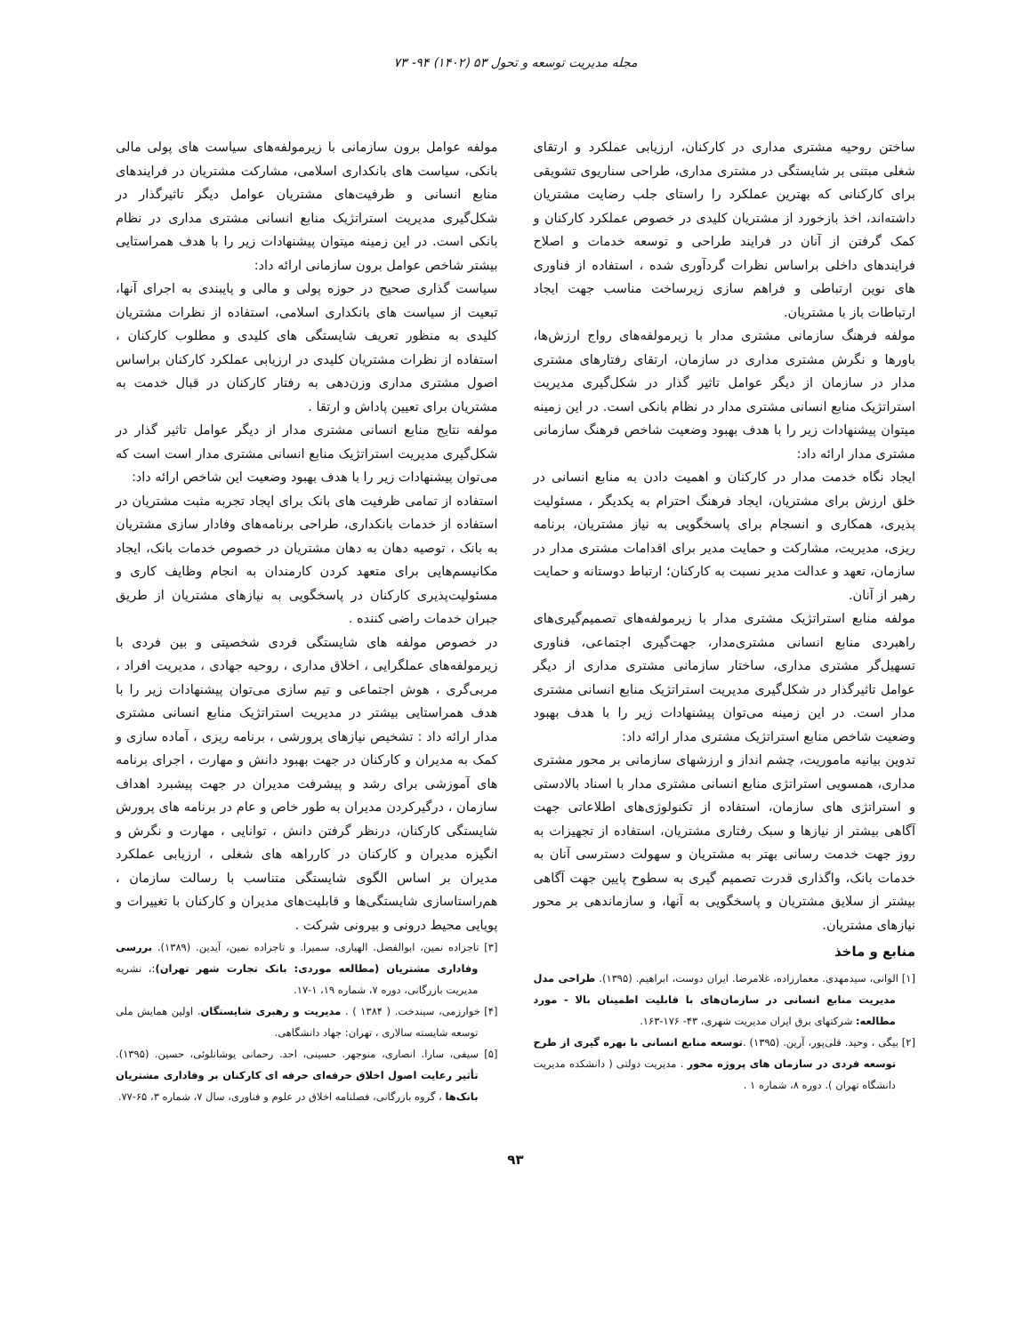مجله مدیریت توسعه و تحول ۵۳ (۱۴۰۲) ۹۴- ۷۳
ساختن روحیه مشتری مداری در کارکنان، ارزیابی عملکرد و ارتقای شغلی مبتنی بر شایستگی در مشتری مداری، طراحی سناریوی تشویقی برای کارکنانی که بهترین عملکرد را راستای جلب رضایت مشتریان داشته‌اند، اخذ بازخورد از مشتریان کلیدی در خصوص عملکرد کارکنان و کمک گرفتن از آنان در فرایند طراحی و توسعه خدمات و اصلاح فرایندهای داخلی براساس نظرات گردآوری شده ، استفاده از فناوری های نوین ارتباطی و فراهم سازی زیرساخت مناسب جهت ایجاد ارتباطات باز با مشتریان.
مولفه فرهنگ سازمانی مشتری مدار با زیرمولفه‌های رواج ارزش‌ها، باورها و نگرش مشتری مداری در سازمان، ارتقای رفتارهای مشتری مدار در سازمان از دیگر عوامل تاثیر گذار در شکل‌گیری مدیریت استراتژیک منابع انسانی مشتری مدار در نظام بانکی است. در این زمینه میتوان پیشنهادات زیر را با هدف بهبود وضعیت شاخص فرهنگ سازمانی مشتری مدار ارائه داد:
ایجاد نگاه خدمت مدار در کارکنان و اهمیت دادن به منابع انسانی در خلق ارزش برای مشتریان، ایجاد فرهنگ احترام به یکدیگر ، مسئولیت پذیری، همکاری و انسجام برای پاسخگویی به نیاز مشتریان، برنامه ریزی، مدیریت، مشارکت و حمایت مدیر برای اقدامات مشتری مدار در سازمان، تعهد و عدالت مدیر نسبت به کارکنان؛ ارتباط دوستانه و حمایت رهبر از آنان.
مولفه منابع استراتژیک مشتری مدار با زیرمولفه‌های تصمیم‌گیری‌های راهبردی منابع انسانی مشتری‌مدار، جهت‌گیری اجتماعی، فناوری تسهیل‌گر مشتری مداری، ساختار سازمانی مشتری مداری از دیگر عوامل تاثیرگذار در شکل‌گیری مدیریت استراتژیک منابع انسانی مشتری مدار است. در این زمینه می‌توان پیشنهادات زیر را با هدف بهبود وضعیت شاخص منابع استراتژیک مشتری مدار ارائه داد:
تدوین بیانیه ماموریت، چشم انداز و ارزشهای سازمانی بر محور مشتری مداری، همسویی استراتژی منابع انسانی مشتری مدار با اسناد بالادستی و استراتژی های سازمان، استفاده از تکنولوژی‌های اطلاعاتی جهت آگاهی بیشتر از نیازها و سبک رفتاری مشتریان، استفاده از تجهیزات به روز جهت خدمت رسانی بهتر به مشتریان و سهولت دسترسی آنان به خدمات بانک، واگذاری قدرت تصمیم گیری به سطوح پایین جهت آگاهی بیشتر از سلایق مشتریان و پاسخگویی به آنها، و سازماندهی بر محور نیازهای مشتریان.
منابع و ماخذ
[۱] الوانی، سیدمهدی. معمارزاده، غلامرضا. ایران دوست، ابراهیم. (۱۳۹۵). طراحی مدل مدیریت منابع انسانی در سازمان‌های با قابلیت اطمینان بالا - مورد مطالعه: شرکتهای برق ایران مدیریت شهری، ۴۳- ۱۷۶-۱۶۳.
[۲] بیگی ، وحید. قلی‌پور، آرین. (۱۳۹۵) .توسعه منابع انسانی با بهره گیری از طرح توسعه فردی در سازمان های پروژه محور . مدیریت دولتی ( دانشکده مدیریت دانشگاه تهران ). دوره ۸، شماره ۱ .
مولفه عوامل برون سازمانی با زیرمولفه‌های سیاست های پولی مالی بانکی، سیاست های بانکداری اسلامی، مشارکت مشتریان در فرایندهای منابع انسانی و ظرفیت‌های مشتریان عوامل دیگر تاثیرگذار در شکل‌گیری مدیریت استراتژیک منابع انسانی مشتری مداری در نظام بانکی است. در این زمینه میتوان پیشنهادات زیر را با هدف همراستایی بیشتر شاخص عوامل برون سازمانی ارائه داد:
سیاست گذاری صحیح در حوزه پولی و مالی و پایبندی به اجرای آنها، تبعیت از سیاست های بانکداری اسلامی، استفاده از نظرات مشتریان کلیدی به منظور تعریف شایستگی های کلیدی و مطلوب کارکنان ، استفاده از نظرات مشتریان کلیدی در ارزیابی عملکرد کارکنان براساس اصول مشتری مداری وزن‌دهی به رفتار کارکنان در قبال خدمت به مشتریان برای تعیین پاداش و ارتقا .
مولفه نتایج منابع انسانی مشتری مدار از دیگر عوامل تاثیر گذار در شکل‌گیری مدیریت استراتژیک منابع انسانی مشتری مدار است است که می‌توان پیشنهادات زیر را با هدف بهبود وضعیت این شاخص ارائه داد:
استفاده از تمامی ظرفیت های بانک برای ایجاد تجربه مثبت مشتریان در استفاده از خدمات بانکداری، طراحی برنامه‌های وفادار سازی مشتریان به بانک ، توصیه دهان به دهان مشتریان در خصوص خدمات بانک، ایجاد مکانیسم‌هایی برای متعهد کردن کارمندان به انجام وظایف کاری و مسئولیت‌پذیری کارکنان در پاسخگویی به نیازهای مشتریان از طریق جبران خدمات راضی کننده .
در خصوص مولفه های شایستگی فردی شخصیتی و بین فردی با زیرمولفه‌های عملگرایی ، اخلاق مداری ، روحیه جهادی ، مدیریت افراد ، مربی‌گری ، هوش اجتماعی و تیم سازی می‌توان پیشنهادات زیر را با هدف همراستایی بیشتر در مدیریت استراتژیک منابع انسانی مشتری مدار ارائه داد : تشخیص نیازهای پرورشی ، برنامه ریزی ، آماده سازی و کمک به مدیران و کارکنان در جهت بهبود دانش و مهارت ، اجرای برنامه های آموزشی برای رشد و پیشرفت مدیران در جهت پیشبرد اهداف سازمان ، درگیرکردن مدیران به طور خاص و عام در برنامه های پرورش شایستگی کارکنان، درنظر گرفتن دانش ، توانایی ، مهارت و نگرش و انگیزه مدیران و کارکنان در کارراهه های شغلی ، ارزیابی عملکرد مدیران بر اساس الگوی شایستگی متناسب با رسالت سازمان ، هم‌راستاسازی شایستگی‌ها و قابلیت‌های مدیران و کارکنان با تغییرات و پویایی محیط درونی و بیرونی شرکت .
[۳] تاجزاده نمین، ابوالفضل. الهیاری، سمیرا. و تاجزاده نمین، آیدین. (۱۳۸۹). بررسی وفاداری مشتریان (مطالعه موردی: بانک تجارت شهر تهران):، نشریه مدیریت بازرگانی، دوره ۷، شماره ۱۹، ۱-۱۷.
[۴] خوارزمی، سیندخت. ( ۱۳۸۴ ) . مدیریت و رهبری شایستگان. اولین همایش ملی توسعه شایسته سالاری ، تهران: جهاد دانشگاهی.
[۵] سیفی، سارا. انصاری، منوجهر. حسینی، احد. رحمانی یوشانلوئی، حسین. (۱۳۹۵). تأثیر رعایت اصول اخلاق حرفه‌ای حرفه ای کارکنان بر وفاداری مشتریان بانک‌ها ، گروه بازرگانی، فصلنامه اخلاق در علوم و فناوری، سال ۷، شماره ۳، ۶۵-۷۷.
۹۳